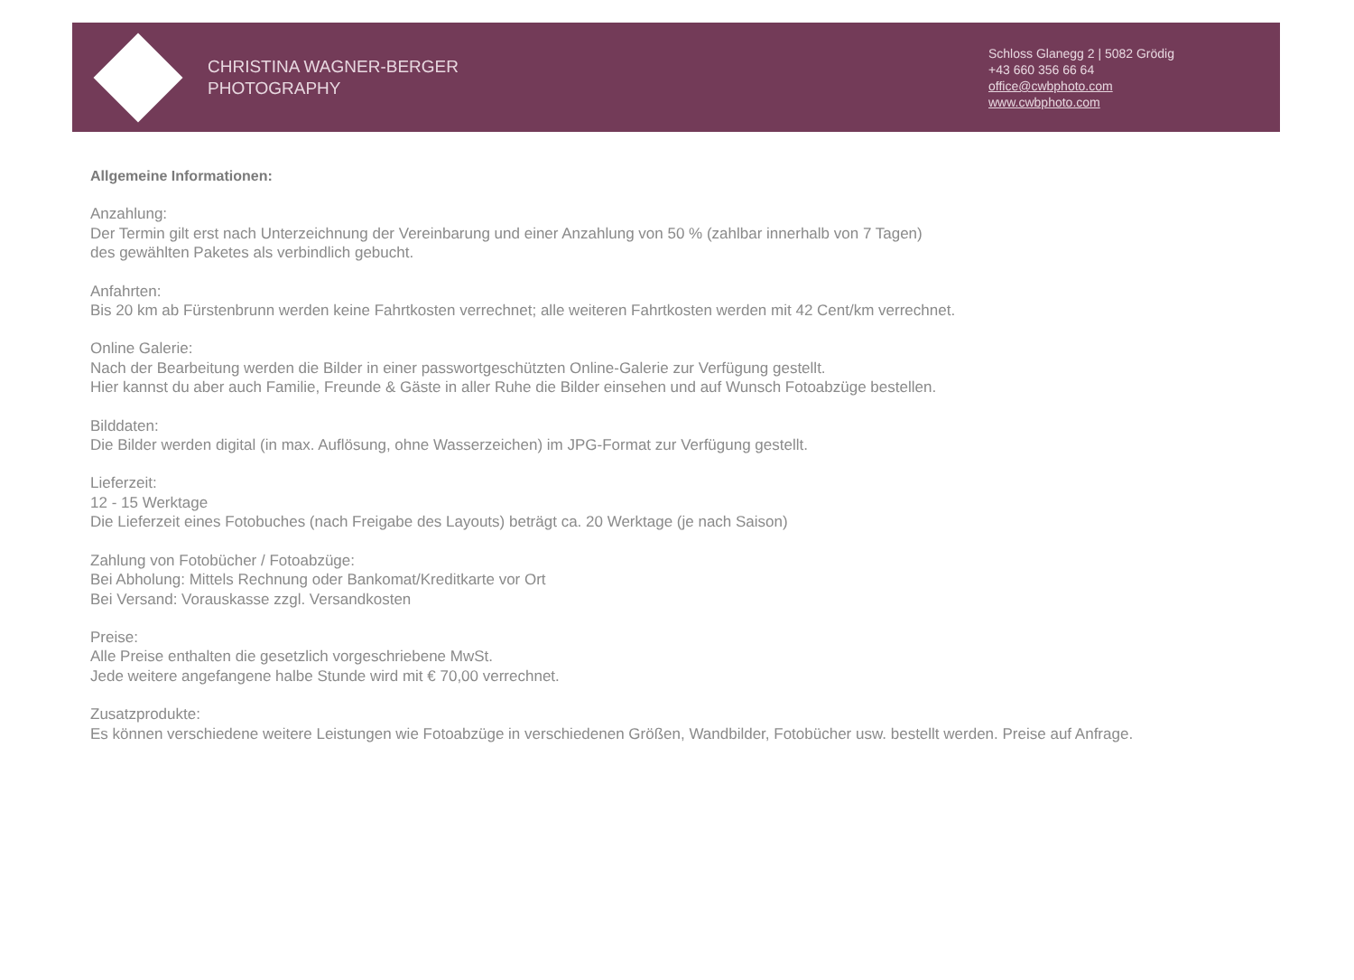CHRISTINA WAGNER-BERGER
PHOTOGRAPHY
Schloss Glanegg 2 | 5082 Grödig
+43 660 356 66 64
office@cwbphoto.com
www.cwbphoto.com
Allgemeine Informationen:
Anzahlung:
Der Termin gilt erst nach Unterzeichnung der Vereinbarung und einer Anzahlung von 50 % (zahlbar innerhalb von 7 Tagen)
des gewählten Paketes als verbindlich gebucht.
Anfahrten:
Bis 20 km ab Fürstenbrunn werden keine Fahrtkosten verrechnet; alle weiteren Fahrtkosten werden mit 42 Cent/km verrechnet.
Online Galerie:
Nach der Bearbeitung werden die Bilder in einer passwortgeschützten Online-Galerie zur Verfügung gestellt.
Hier kannst du aber auch Familie, Freunde & Gäste in aller Ruhe die Bilder einsehen und auf Wunsch Fotoabzüge bestellen.
Bilddaten:
Die Bilder werden digital (in max. Auflösung, ohne Wasserzeichen) im JPG-Format zur Verfügung gestellt.
Lieferzeit:
12 - 15 Werktage
Die Lieferzeit eines Fotobuches (nach Freigabe des Layouts) beträgt ca. 20 Werktage (je nach Saison)
Zahlung von Fotobücher / Fotoabzüge:
Bei Abholung: Mittels Rechnung oder Bankomat/Kreditkarte vor Ort
Bei Versand: Vorauskasse zzgl. Versandkosten
Preise:
Alle Preise enthalten die gesetzlich vorgeschriebene MwSt.
Jede weitere angefangene halbe Stunde wird mit € 70,00 verrechnet.
Zusatzprodukte:
Es können verschiedene weitere Leistungen wie Fotoabzüge in verschiedenen Größen, Wandbilder, Fotobücher usw. bestellt werden. Preise auf Anfrage.